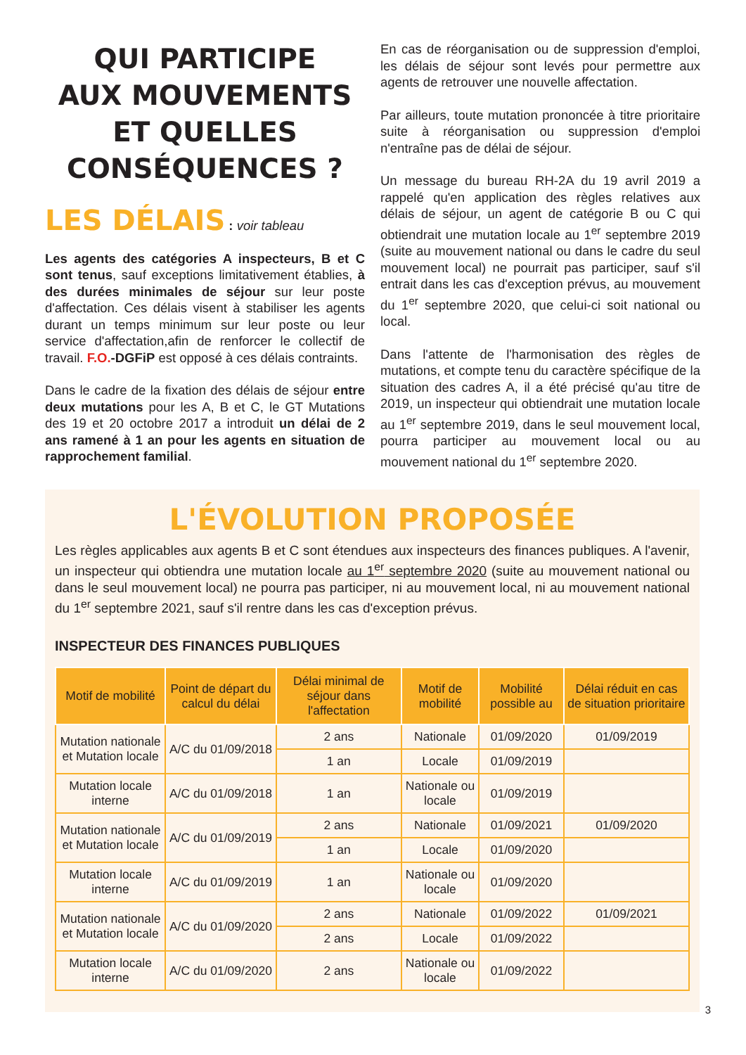QUI PARTICIPE
AUX MOUVEMENTS
ET QUELLES
CONSÉQUENCES ?
LES DÉLAIS : voir tableau
Les agents des catégories A inspecteurs, B et C sont tenus, sauf exceptions limitativement établies, à des durées minimales de séjour sur leur poste d'affectation. Ces délais visent à stabiliser les agents durant un temps minimum sur leur poste ou leur service d'affectation,afin de renforcer le collectif de travail. F.O.-DGFiP est opposé à ces délais contraints.
Dans le cadre de la fixation des délais de séjour entre deux mutations pour les A, B et C, le GT Mutations des 19 et 20 octobre 2017 a introduit un délai de 2 ans ramené à 1 an pour les agents en situation de rapprochement familial.
En cas de réorganisation ou de suppression d'emploi, les délais de séjour sont levés pour permettre aux agents de retrouver une nouvelle affectation.
Par ailleurs, toute mutation prononcée à titre prioritaire suite à réorganisation ou suppression d'emploi n'entraîne pas de délai de séjour.
Un message du bureau RH-2A du 19 avril 2019 a rappelé qu'en application des règles relatives aux délais de séjour, un agent de catégorie B ou C qui obtiendrait une mutation locale au 1<sup>er</sup> septembre 2019 (suite au mouvement national ou dans le cadre du seul mouvement local) ne pourrait pas participer, sauf s'il entrait dans les cas d'exception prévus, au mouvement du 1<sup>er</sup> septembre 2020, que celui-ci soit national ou local.
Dans l'attente de l'harmonisation des règles de mutations, et compte tenu du caractère spécifique de la situation des cadres A, il a été précisé qu'au titre de 2019, un inspecteur qui obtiendrait une mutation locale au 1<sup>er</sup> septembre 2019, dans le seul mouvement local, pourra participer au mouvement local ou au mouvement national du 1<sup>er</sup> septembre 2020.
L'ÉVOLUTION PROPOSÉE
Les règles applicables aux agents B et C sont étendues aux inspecteurs des finances publiques. A l'avenir, un inspecteur qui obtiendra une mutation locale au 1<sup>er</sup> septembre 2020 (suite au mouvement national ou dans le seul mouvement local) ne pourra pas participer, ni au mouvement local, ni au mouvement national du 1<sup>er</sup> septembre 2021, sauf s'il rentre dans les cas d'exception prévus.
INSPECTEUR DES FINANCES PUBLIQUES
| Motif de mobilité | Point de départ du calcul du délai | Délai minimal de séjour dans l'affectation | Motif de mobilité | Mobilité possible au | Délai réduit en cas de situation prioritaire |
| --- | --- | --- | --- | --- | --- |
| Mutation nationale et Mutation locale | A/C du 01/09/2018 | 2 ans | Nationale | 01/09/2020 | 01/09/2019 |
| | | 1 an | Locale | 01/09/2019 | |
| Mutation locale interne | A/C du 01/09/2018 | 1 an | Nationale ou locale | 01/09/2019 | |
| Mutation nationale et Mutation locale | A/C du 01/09/2019 | 2 ans | Nationale | 01/09/2021 | 01/09/2020 |
| | | 1 an | Locale | 01/09/2020 | |
| Mutation locale interne | A/C du 01/09/2019 | 1 an | Nationale ou locale | 01/09/2020 | |
| Mutation nationale et Mutation locale | A/C du 01/09/2020 | 2 ans | Nationale | 01/09/2022 | 01/09/2021 |
| | | 2 ans | Locale | 01/09/2022 | |
| Mutation locale interne | A/C du 01/09/2020 | 2 ans | Nationale ou locale | 01/09/2022 | |
3